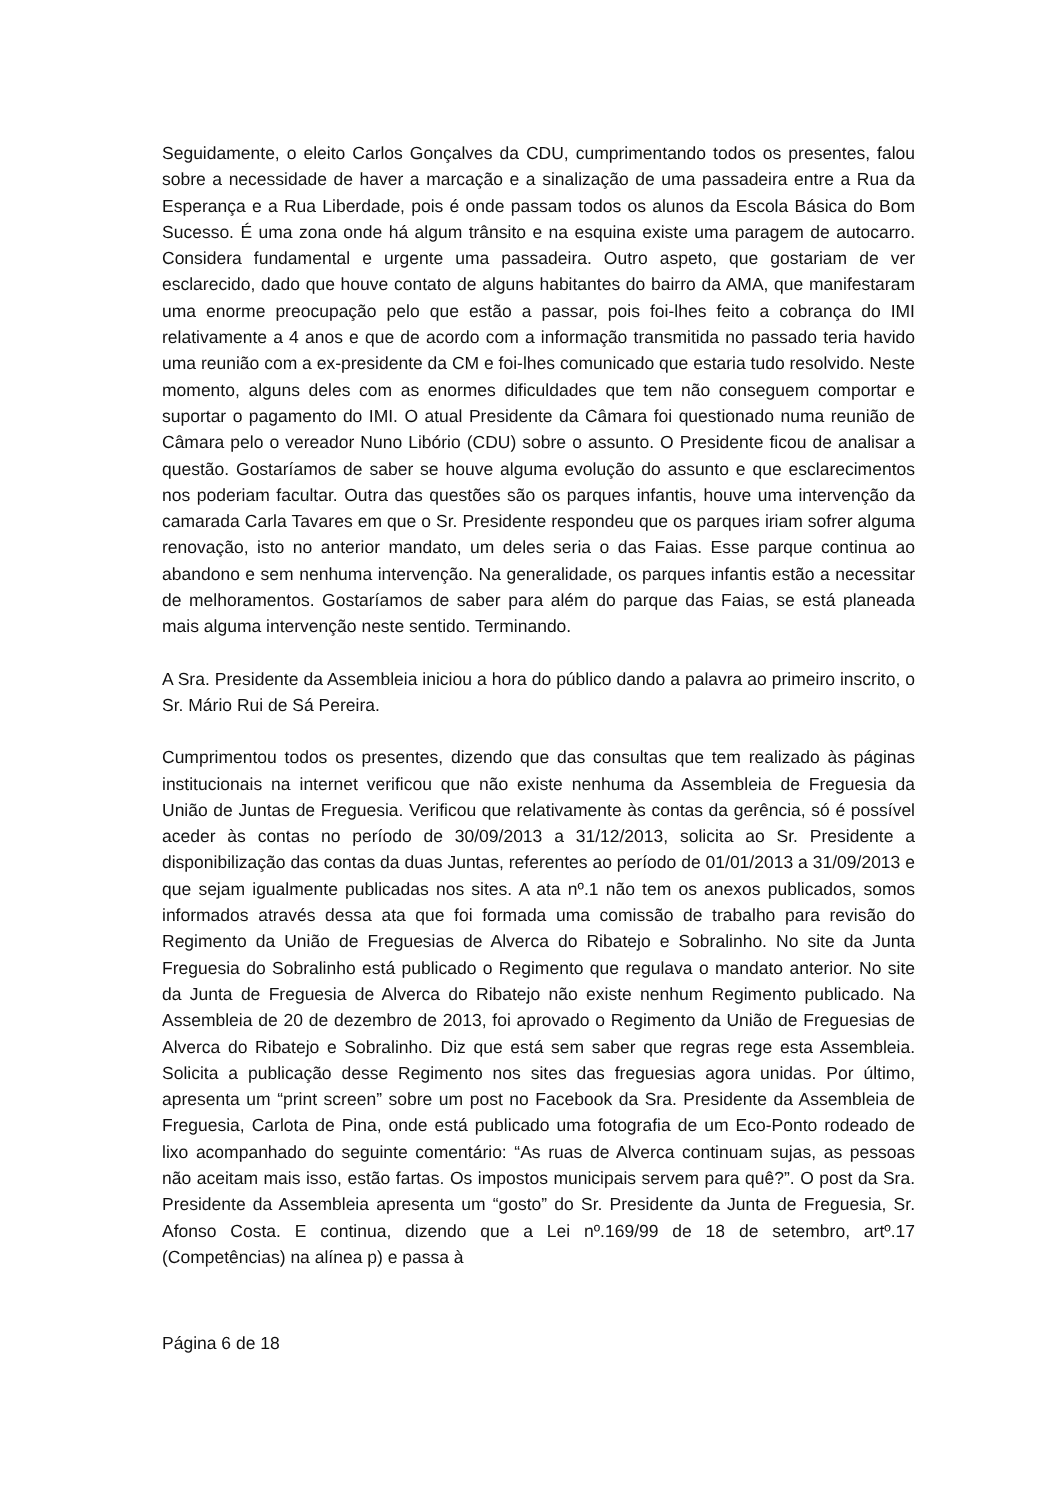Seguidamente, o eleito Carlos Gonçalves da CDU, cumprimentando todos os presentes, falou sobre a necessidade de haver a marcação e a sinalização de uma passadeira entre a Rua da Esperança e a Rua Liberdade, pois é onde passam todos os alunos da Escola Básica do Bom Sucesso. É uma zona onde há algum trânsito e na esquina existe uma paragem de autocarro. Considera fundamental e urgente uma passadeira. Outro aspeto, que gostariam de ver esclarecido, dado que houve contato de alguns habitantes do bairro da AMA, que manifestaram uma enorme preocupação pelo que estão a passar, pois foi-lhes feito a cobrança do IMI relativamente a 4 anos e que de acordo com a informação transmitida no passado teria havido uma reunião com a ex-presidente da CM e foi-lhes comunicado que estaria tudo resolvido. Neste momento, alguns deles com as enormes dificuldades que tem não conseguem comportar e suportar o pagamento do IMI. O atual Presidente da Câmara foi questionado numa reunião de Câmara pelo o vereador Nuno Libório (CDU) sobre o assunto. O Presidente ficou de analisar a questão. Gostaríamos de saber se houve alguma evolução do assunto e que esclarecimentos nos poderiam facultar. Outra das questões são os parques infantis, houve uma intervenção da camarada Carla Tavares em que o Sr. Presidente respondeu que os parques iriam sofrer alguma renovação, isto no anterior mandato, um deles seria o das Faias. Esse parque continua ao abandono e sem nenhuma intervenção. Na generalidade, os parques infantis estão a necessitar de melhoramentos. Gostaríamos de saber para além do parque das Faias, se está planeada mais alguma intervenção neste sentido. Terminando.
A Sra. Presidente da Assembleia iniciou a hora do público dando a palavra ao primeiro inscrito, o Sr. Mário Rui de Sá Pereira.
Cumprimentou todos os presentes, dizendo que das consultas que tem realizado às páginas institucionais na internet verificou que não existe nenhuma da Assembleia de Freguesia da União de Juntas de Freguesia. Verificou que relativamente às contas da gerência, só é possível aceder às contas no período de 30/09/2013 a 31/12/2013, solicita ao Sr. Presidente a disponibilização das contas da duas Juntas, referentes ao período de 01/01/2013 a 31/09/2013 e que sejam igualmente publicadas nos sites. A ata nº.1 não tem os anexos publicados, somos informados através dessa ata que foi formada uma comissão de trabalho para revisão do Regimento da União de Freguesias de Alverca do Ribatejo e Sobralinho. No site da Junta Freguesia do Sobralinho está publicado o Regimento que regulava o mandato anterior. No site da Junta de Freguesia de Alverca do Ribatejo não existe nenhum Regimento publicado. Na Assembleia de 20 de dezembro de 2013, foi aprovado o Regimento da União de Freguesias de Alverca do Ribatejo e Sobralinho. Diz que está sem saber que regras rege esta Assembleia. Solicita a publicação desse Regimento nos sites das freguesias agora unidas. Por último, apresenta um “print screen” sobre um post no Facebook da Sra. Presidente da Assembleia de Freguesia, Carlota de Pina, onde está publicado uma fotografia de um Eco-Ponto rodeado de lixo acompanhado do seguinte comentário: “As ruas de Alverca continuam sujas, as pessoas não aceitam mais isso, estão fartas. Os impostos municipais servem para quê?”. O post da Sra. Presidente da Assembleia apresenta um “gosto” do Sr. Presidente da Junta de Freguesia, Sr. Afonso Costa. E continua, dizendo que a Lei nº.169/99 de 18 de setembro, artº.17 (Competências) na alínea p) e passa à
Página 6 de 18